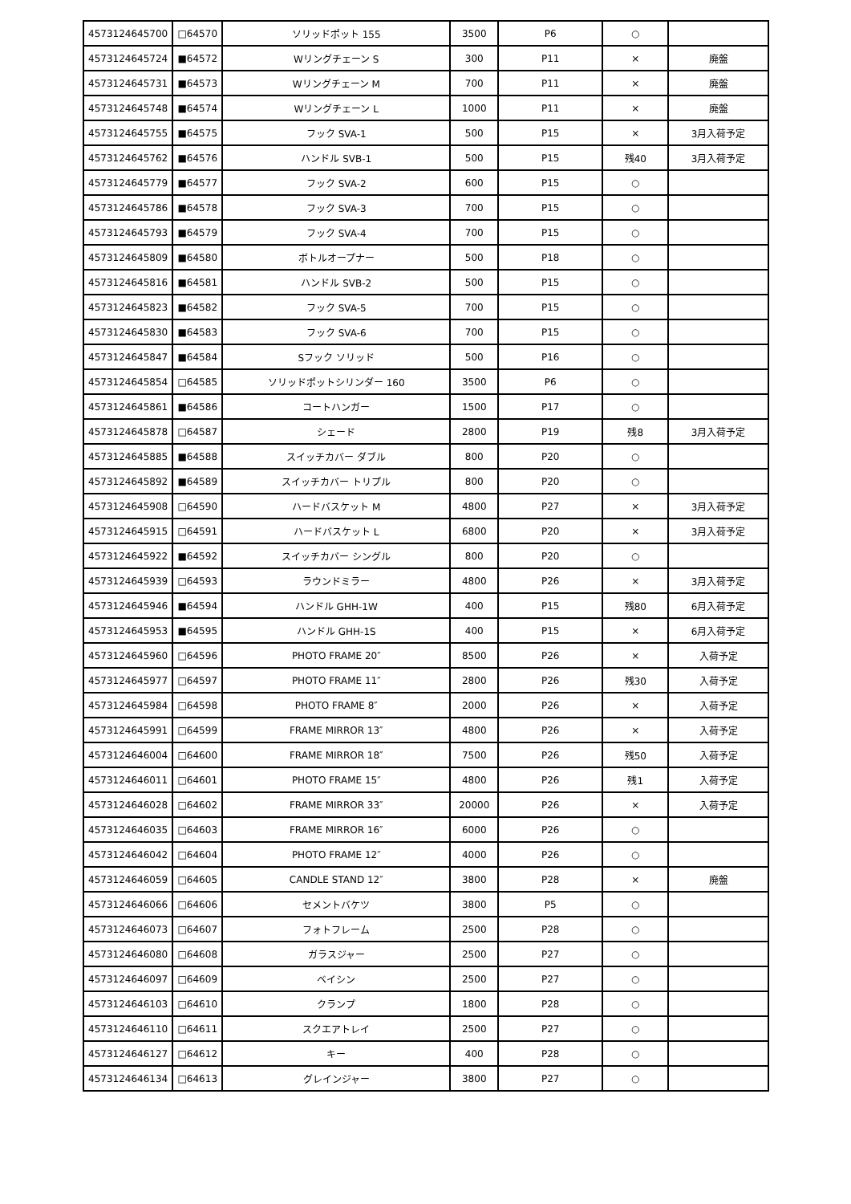| 4573124645700 | □64570 | ソリッドポット 155 | 3500 | P6 | ○ | |
| 4573124645724 | ■64572 | Wリングチェーン S | 300 | P11 | × | 廃盤 |
| 4573124645731 | ■64573 | Wリングチェーン M | 700 | P11 | × | 廃盤 |
| 4573124645748 | ■64574 | Wリングチェーン L | 1000 | P11 | × | 廃盤 |
| 4573124645755 | ■64575 | フック SVA-1 | 500 | P15 | × | 3月入荷予定 |
| 4573124645762 | ■64576 | ハンドル SVB-1 | 500 | P15 | 残40 | 3月入荷予定 |
| 4573124645779 | ■64577 | フック SVA-2 | 600 | P15 | ○ | |
| 4573124645786 | ■64578 | フック SVA-3 | 700 | P15 | ○ | |
| 4573124645793 | ■64579 | フック SVA-4 | 700 | P15 | ○ | |
| 4573124645809 | ■64580 | ボトルオープナー | 500 | P18 | ○ | |
| 4573124645816 | ■64581 | ハンドル SVB-2 | 500 | P15 | ○ | |
| 4573124645823 | ■64582 | フック SVA-5 | 700 | P15 | ○ | |
| 4573124645830 | ■64583 | フック SVA-6 | 700 | P15 | ○ | |
| 4573124645847 | ■64584 | Sフック ソリッド | 500 | P16 | ○ | |
| 4573124645854 | □64585 | ソリッドポットシリンダー 160 | 3500 | P6 | ○ | |
| 4573124645861 | ■64586 | コートハンガー | 1500 | P17 | ○ | |
| 4573124645878 | □64587 | シェード | 2800 | P19 | 残8 | 3月入荷予定 |
| 4573124645885 | ■64588 | スイッチカバー ダブル | 800 | P20 | ○ | |
| 4573124645892 | ■64589 | スイッチカバー トリプル | 800 | P20 | ○ | |
| 4573124645908 | □64590 | ハードバスケット M | 4800 | P27 | × | 3月入荷予定 |
| 4573124645915 | □64591 | ハードバスケット L | 6800 | P20 | × | 3月入荷予定 |
| 4573124645922 | ■64592 | スイッチカバー シングル | 800 | P20 | ○ | |
| 4573124645939 | □64593 | ラウンドミラー | 4800 | P26 | × | 3月入荷予定 |
| 4573124645946 | ■64594 | ハンドル GHH-1W | 400 | P15 | 残80 | 6月入荷予定 |
| 4573124645953 | ■64595 | ハンドル GHH-1S | 400 | P15 | × | 6月入荷予定 |
| 4573124645960 | □64596 | PHOTO FRAME 20″ | 8500 | P26 | × | 入荷予定 |
| 4573124645977 | □64597 | PHOTO FRAME 11″ | 2800 | P26 | 残30 | 入荷予定 |
| 4573124645984 | □64598 | PHOTO FRAME 8″ | 2000 | P26 | × | 入荷予定 |
| 4573124645991 | □64599 | FRAME MIRROR 13″ | 4800 | P26 | × | 入荷予定 |
| 4573124646004 | □64600 | FRAME MIRROR 18″ | 7500 | P26 | 残50 | 入荷予定 |
| 4573124646011 | □64601 | PHOTO FRAME 15″ | 4800 | P26 | 残1 | 入荷予定 |
| 4573124646028 | □64602 | FRAME MIRROR 33″ | 20000 | P26 | × | 入荷予定 |
| 4573124646035 | □64603 | FRAME MIRROR 16″ | 6000 | P26 | ○ | |
| 4573124646042 | □64604 | PHOTO FRAME 12″ | 4000 | P26 | ○ | |
| 4573124646059 | □64605 | CANDLE STAND 12″ | 3800 | P28 | × | 廃盤 |
| 4573124646066 | □64606 | セメントバケツ | 3800 | P5 | ○ | |
| 4573124646073 | □64607 | フォトフレーム | 2500 | P28 | ○ | |
| 4573124646080 | □64608 | ガラスジャー | 2500 | P27 | ○ | |
| 4573124646097 | □64609 | ベイシン | 2500 | P27 | ○ | |
| 4573124646103 | □64610 | クランプ | 1800 | P28 | ○ | |
| 4573124646110 | □64611 | スクエアトレイ | 2500 | P27 | ○ | |
| 4573124646127 | □64612 | キー | 400 | P28 | ○ | |
| 4573124646134 | □64613 | グレインジャー | 3800 | P27 | ○ | |